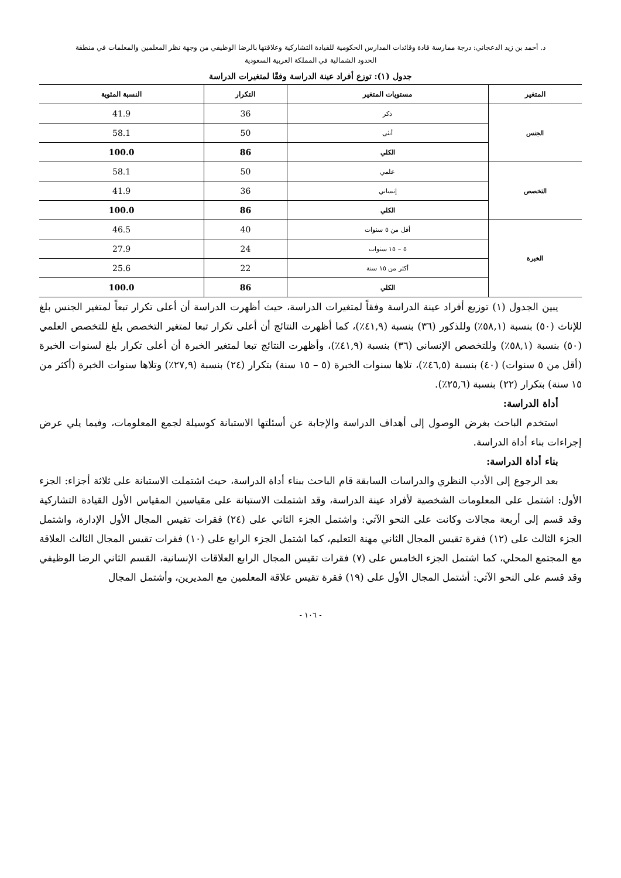د. أحمد بن زيد الدعجاني: درجة ممارسة قادة وقائدات المدارس الحكومية للقيادة التشاركية وعلاقتها بالرضا الوظيفي من وجهة نظر المعلمين والمعلمات في منطقة
الحدود الشمالية في المملكة العربية السعودية
جدول (١): توزع أفراد عينة الدراسة وفقًا لمتغيرات الدراسة
| المتغير | مستويات المتغير | التكرار | النسبة المئوية |
| --- | --- | --- | --- |
| الجنس | ذكر | 36 | 41.9 |
| | أنثى | 50 | 58.1 |
| | الكلي | 86 | 100.0 |
| التخصص | علمي | 50 | 58.1 |
| | إنساني | 36 | 41.9 |
| | الكلي | 86 | 100.0 |
| الخبرة | أقل من ٥ سنوات | 40 | 46.5 |
| | ٥ – ١٥ سنوات | 24 | 27.9 |
| | أكثر من ١٥ سنة | 22 | 25.6 |
| | الكلي | 86 | 100.0 |
يبين الجدول (١) توزيع أفراد عينة الدراسة وفقاً لمتغيرات الدراسة، حيث أظهرت الدراسة أن أعلى تكرار تبعاً لمتغير الجنس بلغ للإناث (٥٠) بنسبة (٥٨,١٪) وللذكور (٣٦) بنسبة (٤١,٩٪)، كما أظهرت النتائج أن أعلى تكرار تبعا لمتغير التخصص بلغ للتخصص العلمي (٥٠) بنسبة (٥٨,١٪) وللتخصص الإنساني (٣٦) بنسبة (٤١,٩٪)، وأظهرت النتائج تبعا لمتغير الخبرة أن أعلى تكرار بلغ لسنوات الخبرة (أقل من ٥ سنوات) (٤٠) بنسبة (٤٦,٥٪)، تلاها سنوات الخبرة (٥ – ١٥ سنة) بتكرار (٢٤) بنسبة (٢٧,٩٪) وتلاها سنوات الخبرة (أكثر من ١٥ سنة) بتكرار (٢٢) بنسبة (٢٥,٦٪).
أداة الدراسة:
استخدم الباحث بغرض الوصول إلى أهداف الدراسة والإجابة عن أسئلتها الاستبانة كوسيلة لجمع المعلومات، وفيما يلي عرض إجراءات بناء أداة الدراسة.
بناء أداة الدراسة:
بعد الرجوع إلى الأدب النظري والدراسات السابقة قام الباحث ببناء أداة الدراسة، حيث اشتملت الاستبانة على ثلاثة أجزاء: الجزء الأول: اشتمل على المعلومات الشخصية لأفراد عينة الدراسة، وقد اشتملت الاستبانة على مقياسين المقياس الأول القيادة التشاركية وقد قسم إلى أربعة مجالات وكانت على النحو الآتي: واشتمل الجزء الثاني على (٢٤) فقرات تقيس المجال الأول الإدارة، واشتمل الجزء الثالث على (١٢) فقرة تقيس المجال الثاني مهنة التعليم، كما اشتمل الجزء الرابع على (١٠) فقرات تقيس المجال الثالث العلاقة مع المجتمع المحلي، كما اشتمل الجزء الخامس على (٧) فقرات تقيس المجال الرابع العلاقات الإنسانية، القسم الثاني الرضا الوظيفي وقد قسم على النحو الآتي: أشتمل المجال الأول على (١٩) فقرة تقيس علاقة المعلمين مع المديرين، وأشتمل المجال
- ١٠٦ -